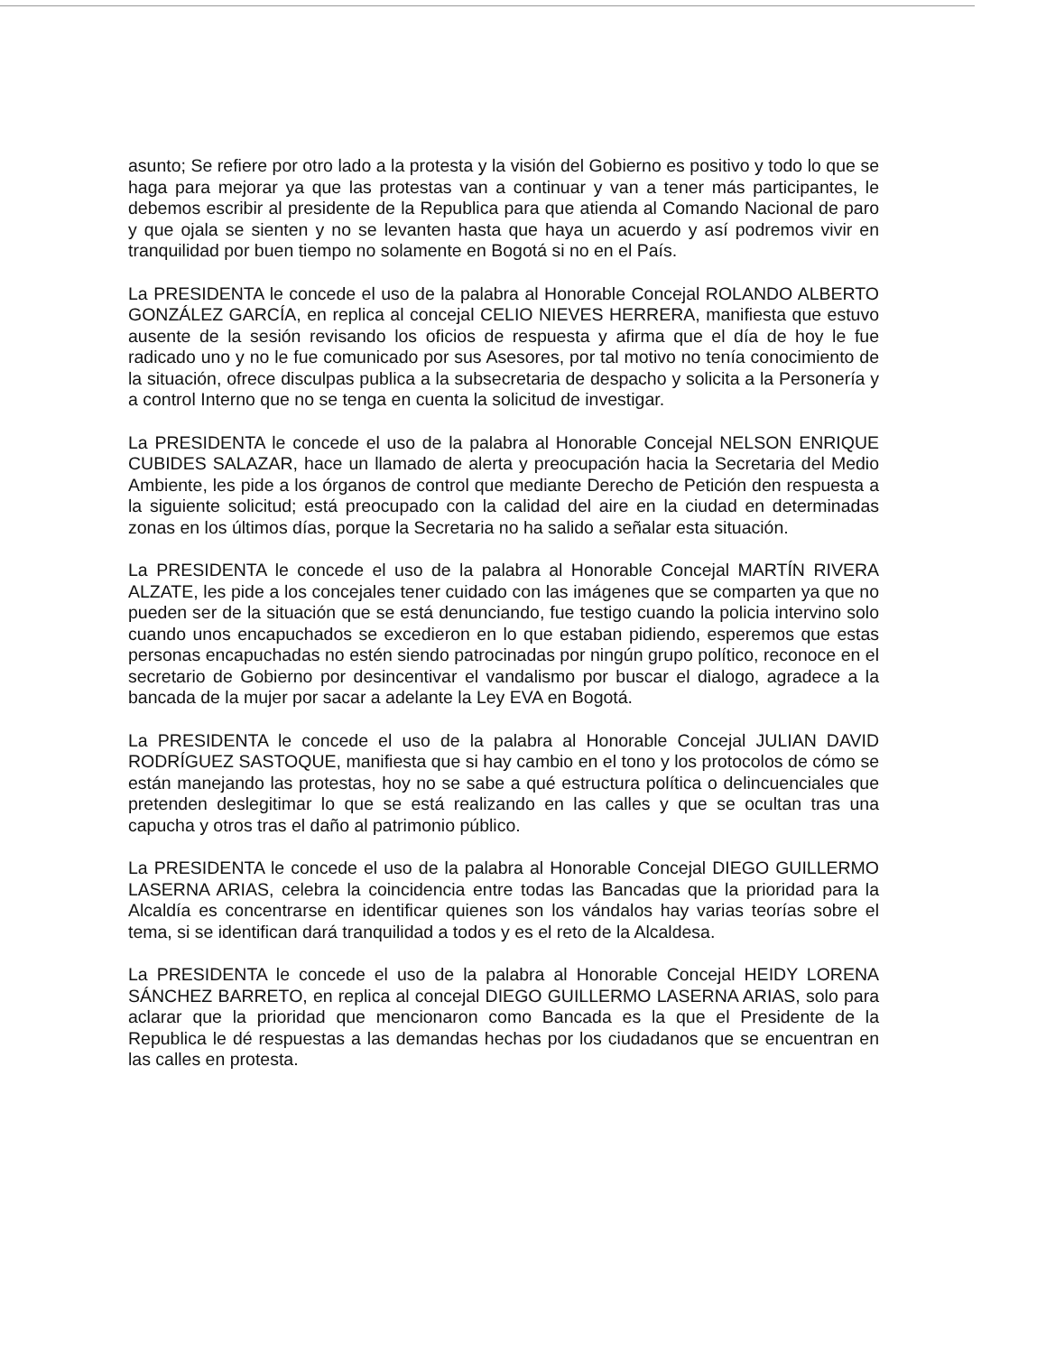asunto; Se refiere por otro lado a la protesta y la visión del Gobierno es positivo y todo lo que se haga para mejorar ya que las protestas van a continuar y van a tener más participantes, le debemos escribir al presidente de la Republica para que atienda al Comando Nacional de paro y que ojala se sienten y no se levanten hasta que haya un acuerdo y así podremos vivir en tranquilidad por buen tiempo no solamente en Bogotá si no en el País.
La PRESIDENTA le concede el uso de la palabra al Honorable Concejal ROLANDO ALBERTO GONZÁLEZ GARCÍA, en replica al concejal CELIO NIEVES HERRERA, manifiesta que estuvo ausente de la sesión revisando los oficios de respuesta y afirma que el día de hoy le fue radicado uno y no le fue comunicado por sus Asesores, por tal motivo no tenía conocimiento de la situación, ofrece disculpas publica a la subsecretaria de despacho y solicita a la Personería y a control Interno que no se tenga en cuenta la solicitud de investigar.
La PRESIDENTA le concede el uso de la palabra al Honorable Concejal NELSON ENRIQUE CUBIDES SALAZAR, hace un llamado de alerta y preocupación hacia la Secretaria del Medio Ambiente, les pide a los órganos de control que mediante Derecho de Petición den respuesta a la siguiente solicitud; está preocupado con la calidad del aire en la ciudad en determinadas zonas en los últimos días, porque la Secretaria no ha salido a señalar esta situación.
La PRESIDENTA le concede el uso de la palabra al Honorable Concejal MARTÍN RIVERA ALZATE, les pide a los concejales tener cuidado con las imágenes que se comparten ya que no pueden ser de la situación que se está denunciando, fue testigo cuando la policia intervino solo cuando unos encapuchados se excedieron en lo que estaban pidiendo, esperemos que estas personas encapuchadas no estén siendo patrocinadas por ningún grupo político, reconoce en el secretario de Gobierno por desincentivar el vandalismo por buscar el dialogo, agradece a la bancada de la mujer por sacar a adelante la Ley EVA en Bogotá.
La PRESIDENTA le concede el uso de la palabra al Honorable Concejal JULIAN DAVID RODRÍGUEZ SASTOQUE, manifiesta que si hay cambio en el tono y los protocolos de cómo se están manejando las protestas, hoy no se sabe a qué estructura política o delincuenciales que pretenden deslegitimar lo que se está realizando en las calles y que se ocultan tras una capucha y otros tras el daño al patrimonio público.
La PRESIDENTA le concede el uso de la palabra al Honorable Concejal DIEGO GUILLERMO LASERNA ARIAS, celebra la coincidencia entre todas las Bancadas que la prioridad para la Alcaldía es concentrarse en identificar quienes son los vándalos hay varias teorías sobre el tema, si se identifican dará tranquilidad a todos y es el reto de la Alcaldesa.
La PRESIDENTA le concede el uso de la palabra al Honorable Concejal HEIDY LORENA SÁNCHEZ BARRETO, en replica al concejal DIEGO GUILLERMO LASERNA ARIAS, solo para aclarar que la prioridad que mencionaron como Bancada es la que el Presidente de la Republica le dé respuestas a las demandas hechas por los ciudadanos que se encuentran en las calles en protesta.